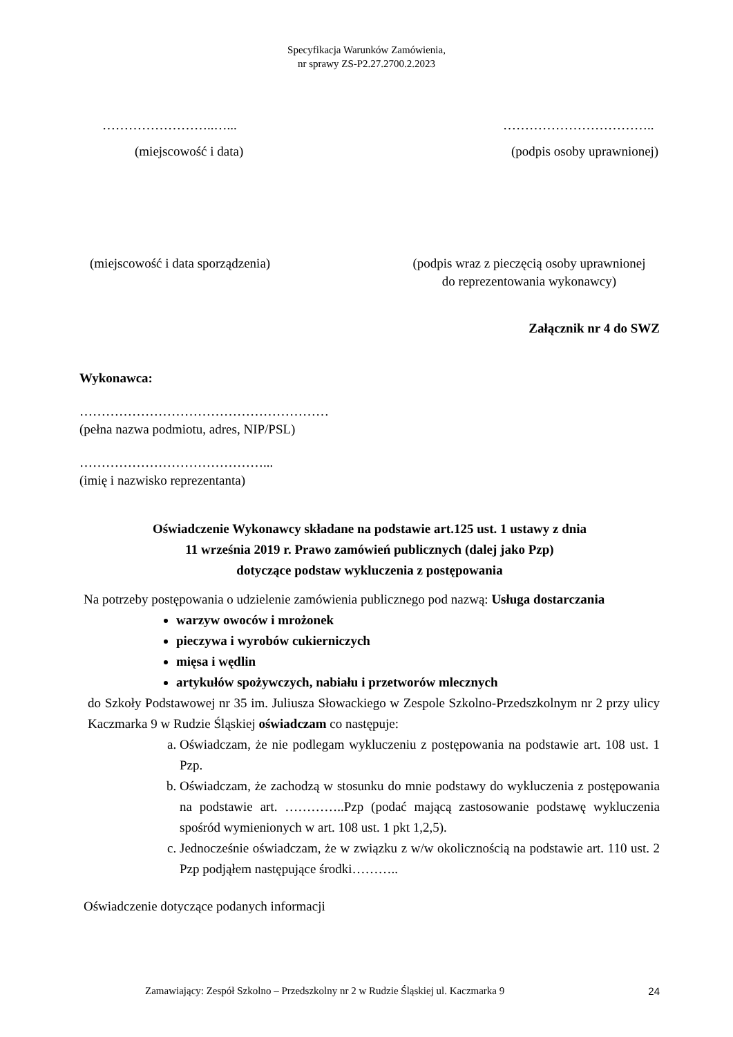Specyfikacja Warunków Zamówienia,
nr sprawy ZS-P2.27.2700.2.2023
……………………..…... ……………………………..
(miejscowość i data) (podpis osoby uprawnionej)
(miejscowość i data sporządzenia) (podpis wraz z pieczęcią osoby uprawnionej
do reprezentowania wykonawcy)
Załącznik nr 4 do SWZ
Wykonawca:
…………………………………………………
(pełna nazwa podmiotu, adres, NIP/PSL)
……………………………………...
(imię i nazwisko reprezentanta)
Oświadczenie Wykonawcy składane na podstawie art.125 ust. 1 ustawy z dnia
11 września 2019 r. Prawo zamówień publicznych (dalej jako Pzp)
dotyczące podstaw wykluczenia z postępowania
Na potrzeby postępowania o udzielenie zamówienia publicznego pod nazwą: Usługa dostarczania
warzyw owoców i mrożonek
pieczywa i wyrobów cukierniczych
mięsa i wędlin
artykułów spożywczych, nabiału i przetworów mlecznych
do Szkoły Podstawowej nr 35 im. Juliusza Słowackiego w Zespole Szkolno-Przedszkolnym nr 2 przy ulicy Kaczmarka 9 w Rudzie Śląskiej oświadczam co następuje:
a. Oświadczam, że nie podlegam wykluczeniu z postępowania na podstawie art. 108 ust. 1 Pzp.
b. Oświadczam, że zachodzą w stosunku do mnie podstawy do wykluczenia z postępowania na podstawie art. …………..Pzp (podać mającą zastosowanie podstawę wykluczenia spośród wymienionych w art. 108 ust. 1 pkt 1,2,5).
c. Jednocześnie oświadczam, że w związku z w/w okolicznością na podstawie art. 110 ust. 2 Pzp podjąłem następujące środki………..
Oświadczenie dotyczące podanych informacji
Zamawiający: Zespół Szkolno – Przedszkolny nr 2 w Rudzie Śląskiej ul. Kaczmarka 9 24